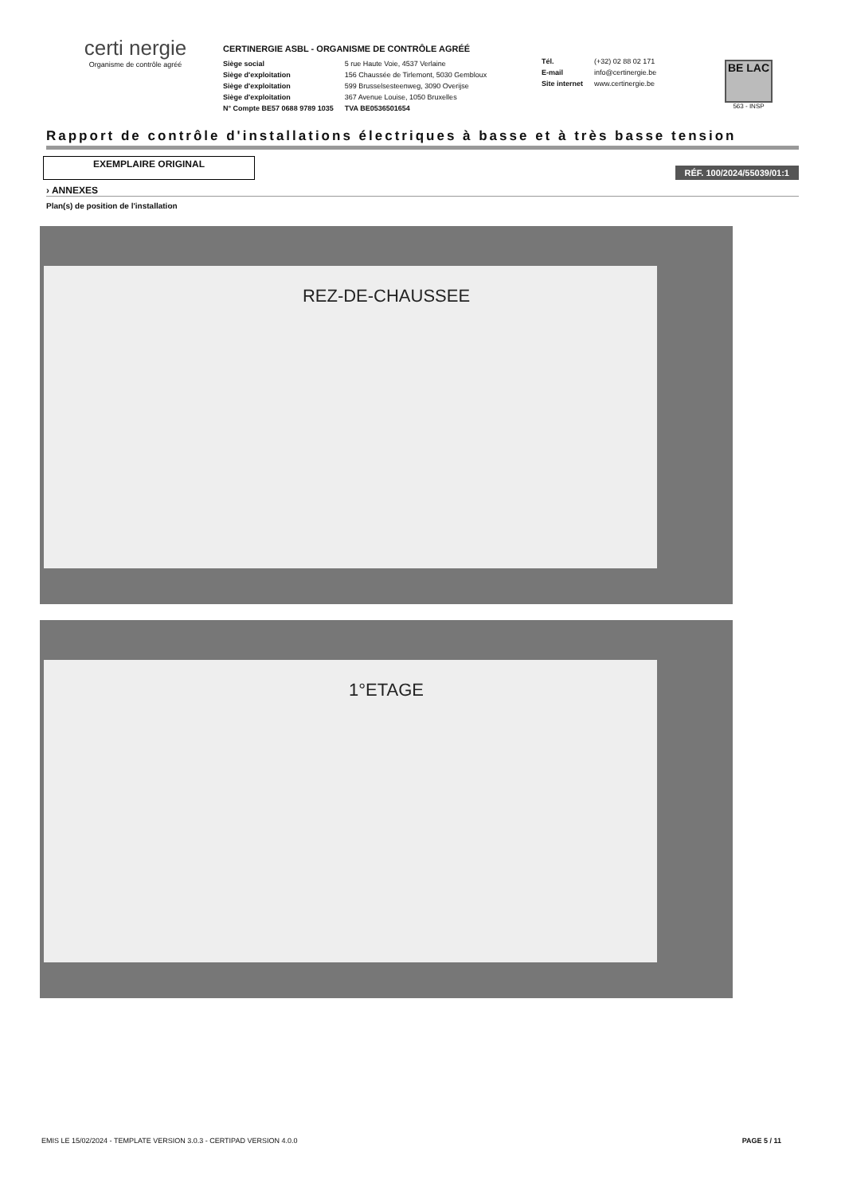certi nergie
Organisme de contrôle agréé
CERTINERGIE ASBL - ORGANISME DE CONTRÔLE AGRÉÉ
| Siège social | 5 rue Haute Voie, 4537 Verlaine |
| Siège d'exploitation | 156 Chaussée de Tirlemont, 5030 Gembloux |
| Siège d'exploitation | 599 Brusselsesteenweg, 3090 Overijse |
| Siège d'exploitation | 367 Avenue Louise, 1050 Bruxelles |
| N° Compte BE57 0688 9789 1035 | TVA BE0536501654 |
| Tél. | (+32) 02 88 02 171 |
| E-mail | info@certinergie.be |
| Site internet | www.certinergie.be |
BE LAC
563 - INSP
Rapport de contrôle d'installations électriques à basse et à très basse tension
EXEMPLAIRE ORIGINAL
RÉF. 100/2024/55039/01:1
› ANNEXES
Plan(s) de position de l'installation
REZ-DE-CHAUSSEE
1°ETAGE
EMIS LE 15/02/2024 - TEMPLATE VERSION 3.0.3 - CERTIPAD VERSION 4.0.0 PAGE 5 / 11